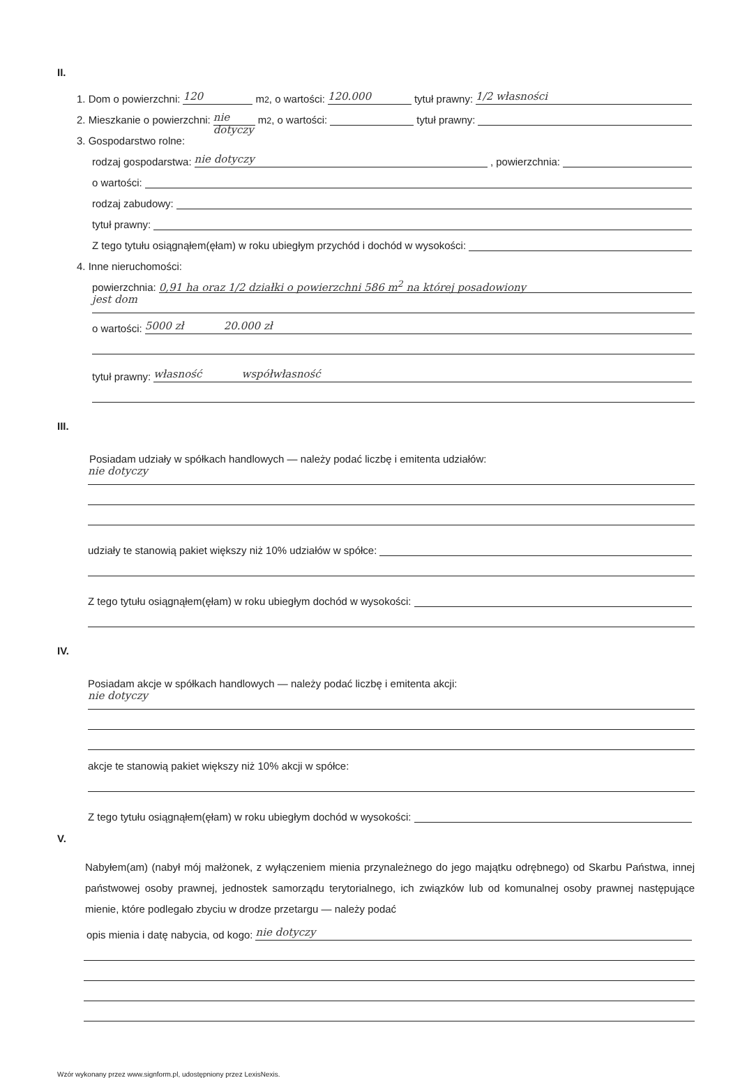II.
1. Dom o powierzchni: 120 m<sup>2</sup>, o wartości: 120.000 tytuł prawny: 1/2 własności
2. Mieszkanie o powierzchni: nie dotyczy m<sup>2</sup>, o wartości: tytuł prawny:
3. Gospodarstwo rolne:
rodzaj gospodarstwa: nie dotyczy, powierzchnia:
o wartości:
rodzaj zabudowy:
tytuł prawny:
Z tego tytułu osiągnąłem(ęłam) w roku ubiegłym przychód i dochód w wysokości:
4. Inne nieruchomości:
powierzchnia: 0,91 ha oraz 1/2 działki o powierzchni 586 m<sup>2</sup> na której posadowiony
jest dom
o wartości: 5000 zł 20.000 zł
tytuł prawny: własność współwłasność
III.
Posiadam udziały w spółkach handlowych — należy podać liczbę i emitenta udziałów:
nie dotyczy
udziały te stanowią pakiet większy niż 10% udziałów w spółce:
Z tego tytułu osiągnąłem(ęłam) w roku ubiegłym dochód w wysokości:
IV.
Posiadam akcje w spółkach handlowych — należy podać liczbę i emitenta akcji:
nie dotyczy
akcje te stanowią pakiet większy niż 10% akcji w spółce:
Z tego tytułu osiągnąłem(ęłam) w roku ubiegłym dochód w wysokości:
V.
Nabyłem(am) (nabył mój małżonek, z wyłączeniem mienia przynależnego do jego majątku odrębnego) od Skarbu Państwa, innej państwowej osoby prawnej, jednostek samorządu terytorialnego, ich związków lub od komunalnej osoby prawnej następujące mienie, które podlegało zbyciu w drodze przetargu — należy podać
opis mienia i datę nabycia, od kogo: nie dotyczy
Wzór wykonany przez www.signform.pl, udostępniony przez LexisNexis.